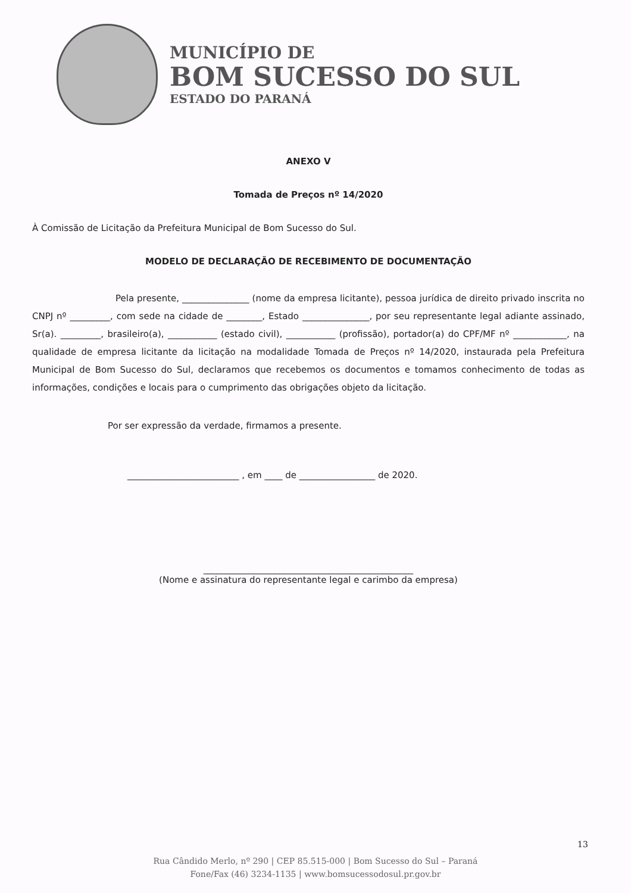MUNICÍPIO DE
BOM SUCESSO DO SUL
ESTADO DO PARANÁ
ANEXO V
Tomada de Preços nº 14/2020
À Comissão de Licitação da Prefeitura Municipal de Bom Sucesso do Sul.
MODELO DE DECLARAÇÃO DE RECEBIMENTO DE DOCUMENTAÇÃO
Pela presente, _______________ (nome da empresa licitante), pessoa jurídica de direito privado inscrita no CNPJ nº _________, com sede na cidade de ________, Estado _______________, por seu representante legal adiante assinado, Sr(a). _________, brasileiro(a), ___________ (estado civil), ___________ (profissão), portador(a) do CPF/MF nº ____________, na qualidade de empresa licitante da licitação na modalidade Tomada de Preços nº 14/2020, instaurada pela Prefeitura Municipal de Bom Sucesso do Sul, declaramos que recebemos os documentos e tomamos conhecimento de todas as informações, condições e locais para o cumprimento das obrigações objeto da licitação.
Por ser expressão da verdade, firmamos a presente.
_________________________ , em ____ de _________________ de 2020.
_______________________________________________
(Nome e assinatura do representante legal e carimbo da empresa)
13
Rua Cândido Merlo, nº 290 | CEP 85.515-000 | Bom Sucesso do Sul – Paraná
Fone/Fax (46) 3234-1135 | www.bomsucessodosul.pr.gov.br